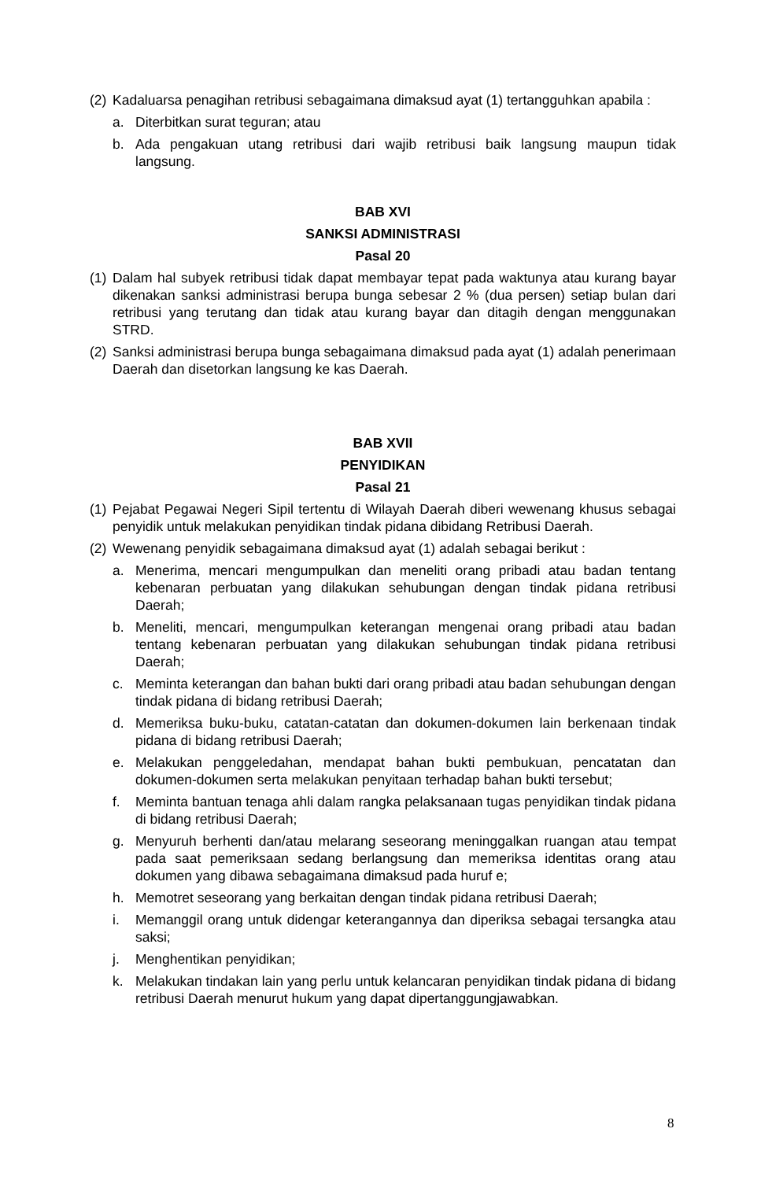(2) Kadaluarsa penagihan retribusi sebagaimana dimaksud ayat (1) tertangguhkan apabila :
a. Diterbitkan surat teguran; atau
b. Ada pengakuan utang retribusi dari wajib retribusi baik langsung maupun tidak langsung.
BAB XVI
SANKSI ADMINISTRASI
Pasal 20
(1) Dalam hal subyek retribusi tidak dapat membayar tepat pada waktunya atau kurang bayar dikenakan sanksi administrasi berupa bunga sebesar 2 % (dua persen) setiap bulan dari retribusi yang terutang dan tidak atau kurang bayar dan ditagih dengan menggunakan STRD.
(2) Sanksi administrasi berupa bunga sebagaimana dimaksud pada ayat (1) adalah penerimaan Daerah dan disetorkan langsung ke kas Daerah.
BAB XVII
PENYIDIKAN
Pasal 21
(1) Pejabat Pegawai Negeri Sipil tertentu di Wilayah Daerah diberi wewenang khusus sebagai penyidik untuk melakukan penyidikan tindak pidana dibidang Retribusi Daerah.
(2) Wewenang penyidik sebagaimana dimaksud ayat (1) adalah sebagai berikut :
a. Menerima, mencari mengumpulkan dan meneliti orang pribadi atau badan tentang kebenaran perbuatan yang dilakukan sehubungan dengan tindak pidana retribusi Daerah;
b. Meneliti, mencari, mengumpulkan keterangan mengenai orang pribadi atau badan tentang kebenaran perbuatan yang dilakukan sehubungan tindak pidana retribusi Daerah;
c. Meminta keterangan dan bahan bukti dari orang pribadi atau badan sehubungan dengan tindak pidana di bidang retribusi Daerah;
d. Memeriksa buku-buku, catatan-catatan dan dokumen-dokumen lain berkenaan tindak pidana di bidang retribusi Daerah;
e. Melakukan penggeledahan, mendapat bahan bukti pembukuan, pencatatan dan dokumen-dokumen serta melakukan penyitaan terhadap bahan bukti tersebut;
f. Meminta bantuan tenaga ahli dalam rangka pelaksanaan tugas penyidikan tindak pidana di bidang retribusi Daerah;
g. Menyuruh berhenti dan/atau melarang seseorang meninggalkan ruangan atau tempat pada saat pemeriksaan sedang berlangsung dan memeriksa identitas orang atau dokumen yang dibawa sebagaimana dimaksud pada huruf e;
h. Memotret seseorang yang berkaitan dengan tindak pidana retribusi Daerah;
i. Memanggil orang untuk didengar keterangannya dan diperiksa sebagai tersangka atau saksi;
j. Menghentikan penyidikan;
k. Melakukan tindakan lain yang perlu untuk kelancaran penyidikan tindak pidana di bidang retribusi Daerah menurut hukum yang dapat dipertanggungjawabkan.
8